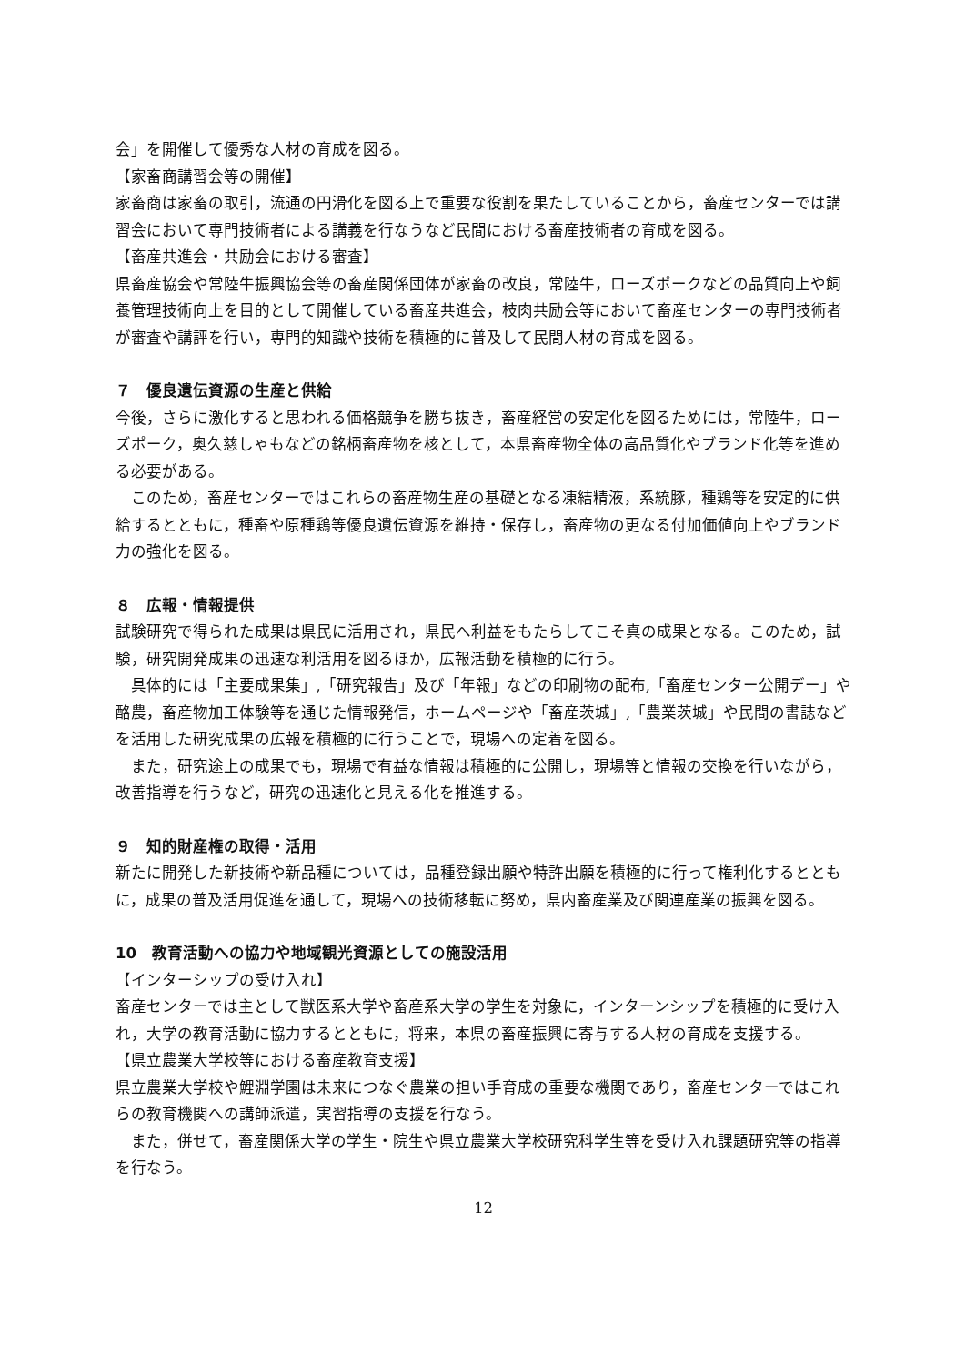会」を開催して優秀な人材の育成を図る。
【家畜商講習会等の開催】
家畜商は家畜の取引，流通の円滑化を図る上で重要な役割を果たしていることから，畜産センターでは講習会において専門技術者による講義を行なうなど民間における畜産技術者の育成を図る。
【畜産共進会・共励会における審査】
県畜産協会や常陸牛振興協会等の畜産関係団体が家畜の改良，常陸牛，ローズポークなどの品質向上や飼養管理技術向上を目的として開催している畜産共進会，枝肉共励会等において畜産センターの専門技術者が審査や講評を行い，専門的知識や技術を積極的に普及して民間人材の育成を図る。
７　優良遺伝資源の生産と供給
今後，さらに激化すると思われる価格競争を勝ち抜き，畜産経営の安定化を図るためには，常陸牛，ローズポーク，奥久慈しゃもなどの銘柄畜産物を核として，本県畜産物全体の高品質化やブランド化等を進める必要がある。
このため，畜産センターではこれらの畜産物生産の基礎となる凍結精液，系統豚，種鶏等を安定的に供給するとともに，種畜や原種鶏等優良遺伝資源を維持・保存し，畜産物の更なる付加価値向上やブランド力の強化を図る。
８　広報・情報提供
試験研究で得られた成果は県民に活用され，県民へ利益をもたらしてこそ真の成果となる。このため，試験，研究開発成果の迅速な利活用を図るほか，広報活動を積極的に行う。
具体的には「主要成果集」,「研究報告」及び「年報」などの印刷物の配布,「畜産センター公開デー」や酪農，畜産物加工体験等を通じた情報発信，ホームページや「畜産茨城」,「農業茨城」や民間の書誌などを活用した研究成果の広報を積極的に行うことで，現場への定着を図る。
また，研究途上の成果でも，現場で有益な情報は積極的に公開し，現場等と情報の交換を行いながら，改善指導を行うなど，研究の迅速化と見える化を推進する。
９　知的財産権の取得・活用
新たに開発した新技術や新品種については，品種登録出願や特許出願を積極的に行って権利化するとともに，成果の普及活用促進を通して，現場への技術移転に努め，県内畜産業及び関連産業の振興を図る。
10　教育活動への協力や地域観光資源としての施設活用
【インターシップの受け入れ】
畜産センターでは主として獣医系大学や畜産系大学の学生を対象に，インターンシップを積極的に受け入れ，大学の教育活動に協力するとともに，将来，本県の畜産振興に寄与する人材の育成を支援する。
【県立農業大学校等における畜産教育支援】
県立農業大学校や鯉淵学園は未来につなぐ農業の担い手育成の重要な機関であり，畜産センターではこれらの教育機関への講師派遣，実習指導の支援を行なう。
また，併せて，畜産関係大学の学生・院生や県立農業大学校研究科学生等を受け入れ課題研究等の指導を行なう。
12